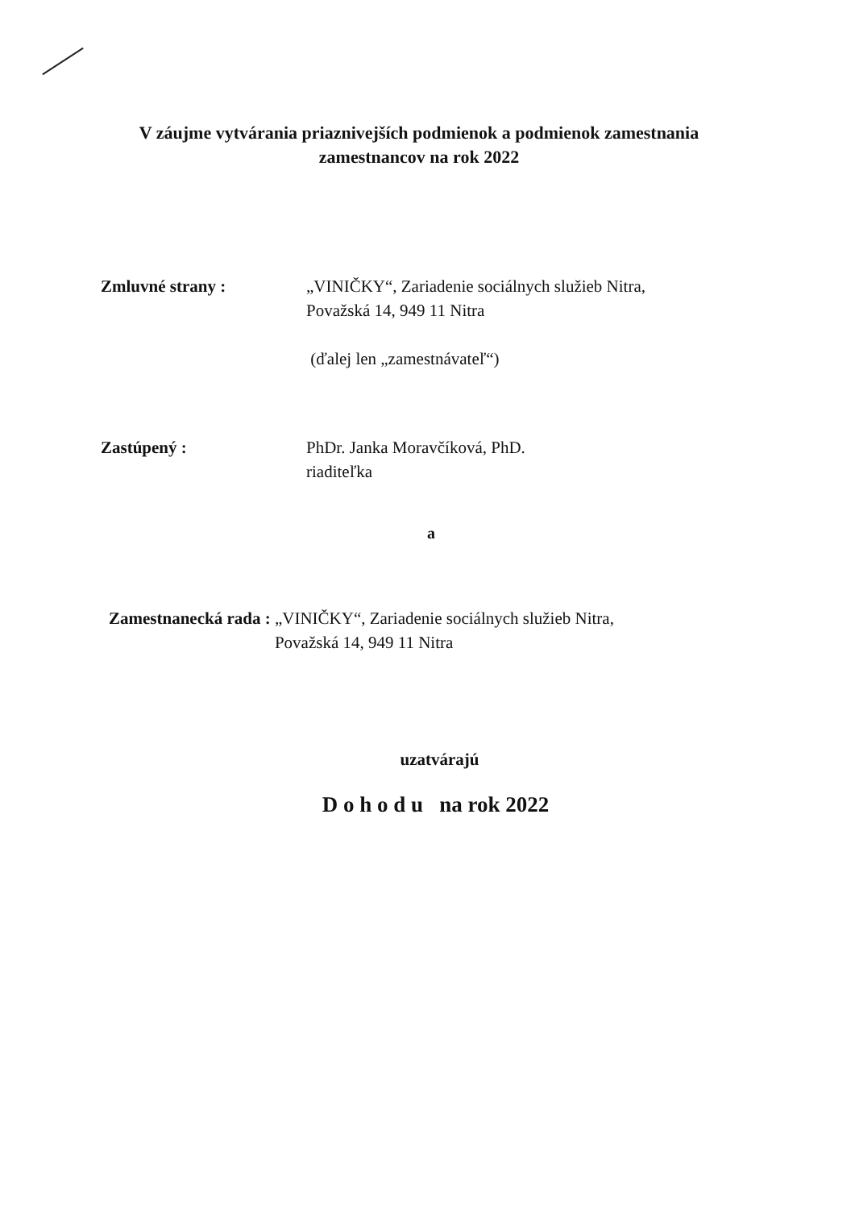V záujme vytvárania priaznivejších podmienok a podmienok zamestnania
zamestnancov na rok 2022
Zmluvné strany : „VINIČKY“, Zariadenie sociálnych služieb Nitra,
Považská 14, 949 11 Nitra
(ďalej len „zamestnávateľ“)
Zastúpený : PhDr. Janka Moravčíková, PhD.
riaditeľka
a
Zamestnanecká rada : „VINIČKY“, Zariadenie sociálnych služieb Nitra,
Považská 14, 949 11 Nitra
uzatvárajú
D o h o d u na rok 2022